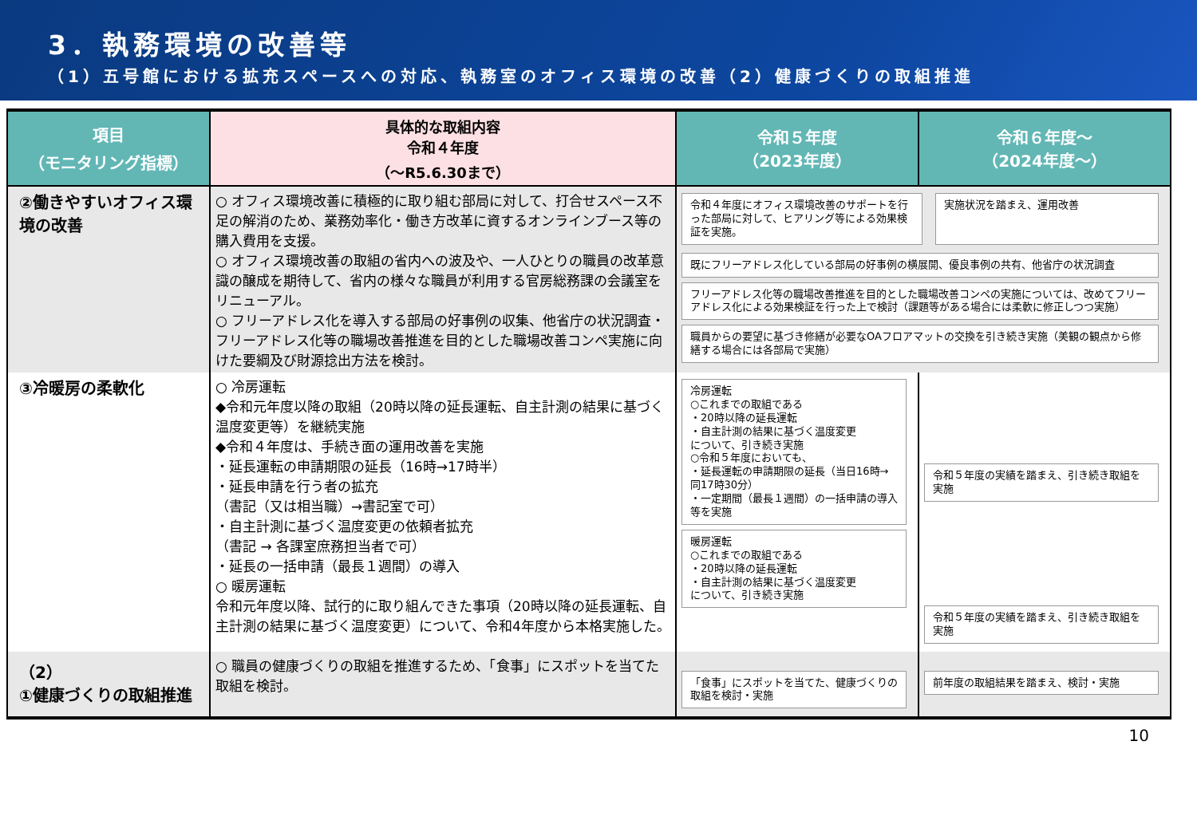3．執務環境の改善等
（1）五号館における拡充スペースへの対応、執務室のオフィス環境の改善（2）健康づくりの取組推進
| 項目 （モニタリング指標） | 具体的な取組内容 令和４年度 （～R5.6.30まで） | 令和５年度 （2023年度） | 令和６年度～ （2024年度～） |
| --- | --- | --- | --- |
| ②働きやすいオフィス環境の改善 | ○ オフィス環境改善に積極的に取り組む部局に対して、打合せスペース不足の解消のため、業務効率化・働き方改革に資するオンラインブース等の購入費用を支援。 ○ オフィス環境改善の取組の省内への波及や、一人ひとりの職員の改革意識の醸成を期待して、省内の様々な職員が利用する官房総務課の会議室をリニューアル。 ○ フリーアドレス化を導入する部局の好事例の収集、他省庁の状況調査・フリーアドレス化等の職場改善推進を目的とした職場改善コンペ実施に向けた要綱及び財源捻出方法を検討。 | 令和４年度にオフィス環境改善のサポートを行った部局に対して、ヒアリング等による効果検証を実施。 実施状況を踏まえ、運用改善 既にフリーアドレス化している部局の好事例の横展開、優良事例の共有、他省庁の状況調査 フリーアドレス化等の職場改善推進を目的とした職場改善コンペの実施については、改めてフリーアドレス化による効果検証を行った上で検討（課題等がある場合には柔軟に修正しつつ実施） 職員からの要望に基づき修繕が必要なOAフロアマットの交換を引き続き実施（美観の観点から修繕する場合には各部局で実施） | |
| ③冷暖房の柔軟化 | ○ 冷房運転 ◆令和元年度以降の取組（20時以降の延長運転、自主計測の結果に基づく温度変更等）を継続実施 ◆令和４年度は、手続き面の運用改善を実施 ・延長運転の申請期限の延長（16時→17時半） ・延長申請を行う者の拡充 （書記（又は相当職）→書記室で可） ・自主計測に基づく温度変更の依頼者拡充 （書記 → 各課室庶務担当者で可） ・延長の一括申請（最長１週間）の導入 ○ 暖房運転 令和元年度以降、試行的に取り組んできた事項（20時以降の延長運転、自主計測の結果に基づく温度変更）について、令和4年度から本格実施した。 | 冷房運転 ○これまでの取組である ・20時以降の延長運転 ・自主計測の結果に基づく温度変更 について、引き続き実施 ○令和５年度においても、 ・延長運転の申請期限の延長（当日16時→同17時30分） ・一定期間（最長１週間）の一括申請の導入 等を実施 暖房運転 ○これまでの取組である ・20時以降の延長運転 ・自主計測の結果に基づく温度変更 について、引き続き実施 | 令和５年度の実績を踏まえ、引き続き取組を実施 令和５年度の実績を踏まえ、引き続き取組を実施 |
| （2） ①健康づくりの取組推進 | ○ 職員の健康づくりの取組を推進するため、「食事」にスポットを当てた取組を検討。 | 「食事」にスポットを当てた、健康づくりの取組を検討・実施 | 前年度の取組結果を踏まえ、検討・実施 |
10